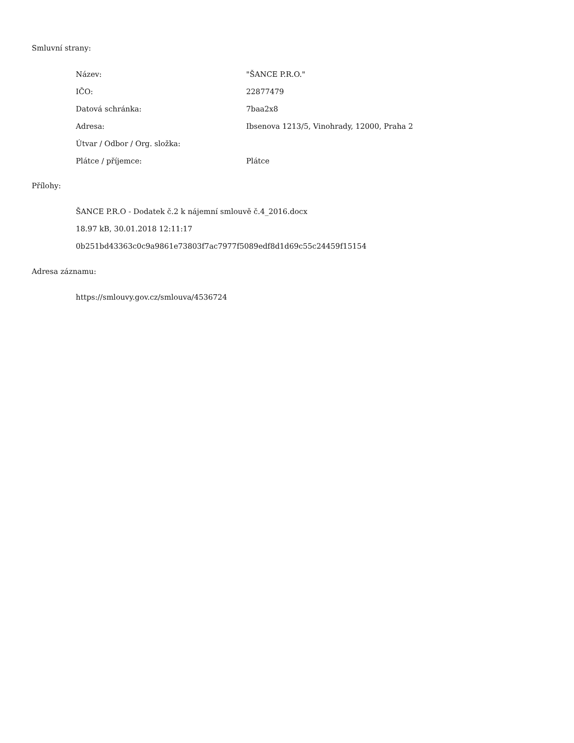Smluvní strany:
| Název: | "ŠANCE P.R.O." |
| IČO: | 22877479 |
| Datová schránka: | 7baa2x8 |
| Adresa: | Ibsenova 1213/5, Vinohrady, 12000, Praha 2 |
| Útvar / Odbor / Org. složka: | |
| Plátce / příjemce: | Plátce |
Přílohy:
ŠANCE P.R.O - Dodatek č.2 k nájemní smlouvě č.4_2016.docx
18.97 kB, 30.01.2018 12:11:17
0b251bd43363c0c9a9861e73803f7ac7977f5089edf8d1d69c55c24459f15154
Adresa záznamu:
https://smlouvy.gov.cz/smlouva/4536724